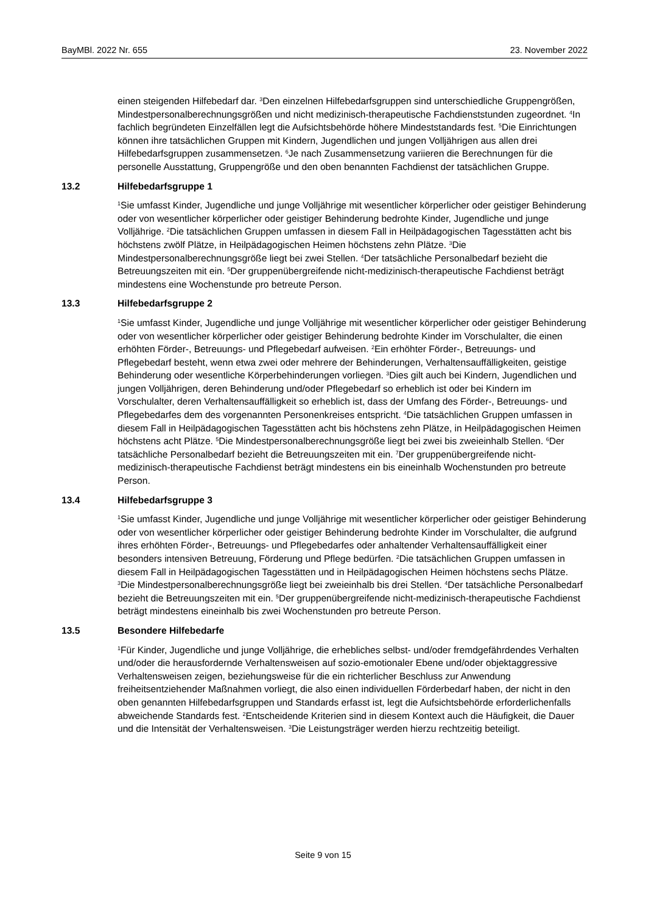BayMBl. 2022 Nr. 655 23. November 2022
einen steigenden Hilfebedarf dar. <sup>3</sup>Den einzelnen Hilfebedarfsgruppen sind unterschiedliche Gruppengrößen, Mindestpersonalberechnungsgrößen und nicht medizinisch-therapeutische Fachdienststunden zugeordnet. <sup>4</sup>In fachlich begründeten Einzelfällen legt die Aufsichtsbehörde höhere Mindeststandards fest. <sup>5</sup>Die Einrichtungen können ihre tatsächlichen Gruppen mit Kindern, Jugendlichen und jungen Volljährigen aus allen drei Hilfebedarfsgruppen zusammensetzen. <sup>6</sup>Je nach Zusammensetzung variieren die Berechnungen für die personelle Ausstattung, Gruppengröße und den oben benannten Fachdienst der tatsächlichen Gruppe.
13.2 Hilfebedarfsgruppe 1
<sup>1</sup> Sie umfasst Kinder, Jugendliche und junge Volljährige mit wesentlicher körperlicher oder geistiger Behinderung oder von wesentlicher körperlicher oder geistiger Behinderung bedrohte Kinder, Jugendliche und junge Volljährige. <sup>2</sup>Die tatsächlichen Gruppen umfassen in diesem Fall in Heilpädagogischen Tagesstätten acht bis höchstens zwölf Plätze, in Heilpädagogischen Heimen höchstens zehn Plätze. <sup>3</sup>Die Mindestpersonalberechnungsgröße liegt bei zwei Stellen. <sup>4</sup>Der tatsächliche Personalbedarf bezieht die Betreuungszeiten mit ein. <sup>5</sup>Der gruppenübergreifende nicht-medizinisch-therapeutische Fachdienst beträgt mindestens eine Wochenstunde pro betreute Person.
13.3 Hilfebedarfsgruppe 2
<sup>1</sup> Sie umfasst Kinder, Jugendliche und junge Volljährige mit wesentlicher körperlicher oder geistiger Behinderung oder von wesentlicher körperlicher oder geistiger Behinderung bedrohte Kinder im Vorschulalter, die einen erhöhten Förder-, Betreuungs- und Pflegebedarf aufweisen. <sup>2</sup>Ein erhöhter Förder-, Betreuungs- und Pflegebedarf besteht, wenn etwa zwei oder mehrere der Behinderungen, Verhaltensauffälligkeiten, geistige Behinderung oder wesentliche Körperbehinderungen vorliegen. <sup>3</sup>Dies gilt auch bei Kindern, Jugendlichen und jungen Volljährigen, deren Behinderung und/oder Pflegebedarf so erheblich ist oder bei Kindern im Vorschulalter, deren Verhaltensauffälligkeit so erheblich ist, dass der Umfang des Förder-, Betreuungs- und Pflegebedarfes dem des vorgenannten Personenkreises entspricht. <sup>4</sup>Die tatsächlichen Gruppen umfassen in diesem Fall in Heilpädagogischen Tagesstätten acht bis höchstens zehn Plätze, in Heilpädagogischen Heimen höchstens acht Plätze. <sup>5</sup>Die Mindestpersonalberechnungsgröße liegt bei zwei bis zweieinhalb Stellen. <sup>6</sup>Der tatsächliche Personalbedarf bezieht die Betreuungszeiten mit ein. <sup>7</sup>Der gruppenübergreifende nicht-medizinisch-therapeutische Fachdienst beträgt mindestens ein bis eineinhalb Wochenstunden pro betreute Person.
13.4 Hilfebedarfsgruppe 3
<sup>1</sup> Sie umfasst Kinder, Jugendliche und junge Volljährige mit wesentlicher körperlicher oder geistiger Behinderung oder von wesentlicher körperlicher oder geistiger Behinderung bedrohte Kinder im Vorschulalter, die aufgrund ihres erhöhten Förder-, Betreuungs- und Pflegebedarfes oder anhaltender Verhaltensauffälligkeit einer besonders intensiven Betreuung, Förderung und Pflege bedürfen. <sup>2</sup>Die tatsächlichen Gruppen umfassen in diesem Fall in Heilpädagogischen Tagesstätten und in Heilpädagogischen Heimen höchstens sechs Plätze. <sup>3</sup>Die Mindestpersonalberechnungsgröße liegt bei zweieinhalb bis drei Stellen. <sup>4</sup>Der tatsächliche Personalbedarf bezieht die Betreuungszeiten mit ein. <sup>5</sup>Der gruppenübergreifende nicht-medizinisch-therapeutische Fachdienst beträgt mindestens eineinhalb bis zwei Wochenstunden pro betreute Person.
13.5 Besondere Hilfebedarfe
<sup>1</sup> Für Kinder, Jugendliche und junge Volljährige, die erhebliches selbst- und/oder fremdgefährdendes Verhalten und/oder die herausfordernde Verhaltensweisen auf sozio-emotionaler Ebene und/oder objektaggressive Verhaltensweisen zeigen, beziehungsweise für die ein richterlicher Beschluss zur Anwendung freiheitsentziehender Maßnahmen vorliegt, die also einen individuellen Förderbedarf haben, der nicht in den oben genannten Hilfebedarfsgruppen und Standards erfasst ist, legt die Aufsichtsbehörde erforderlichenfalls abweichende Standards fest. <sup>2</sup>Entscheidende Kriterien sind in diesem Kontext auch die Häufigkeit, die Dauer und die Intensität der Verhaltensweisen. <sup>3</sup>Die Leistungsträger werden hierzu rechtzeitig beteiligt.
Seite 9 von 15